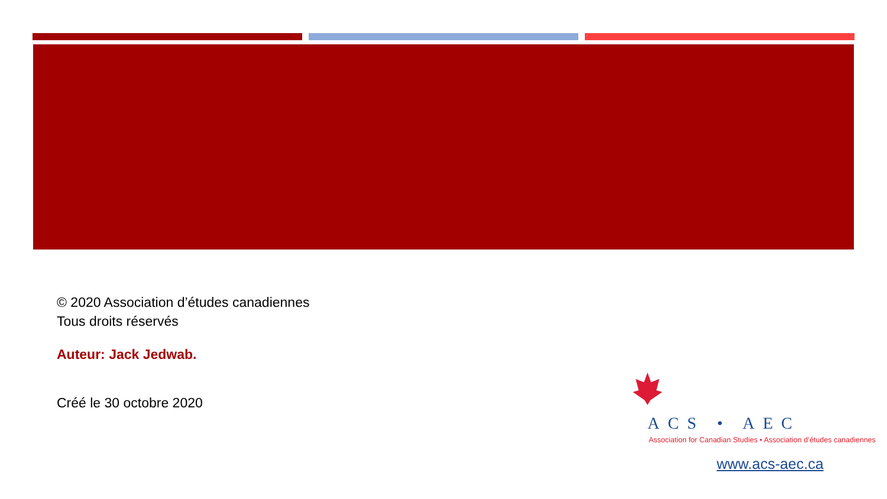© 2020 Association d’études canadiennes
Tous droits réservés
Auteur: Jack Jedwab.
Créé le 30 octobre 2020
ACS • AEC
Association for Canadian Studies • Association d’études canadiennes
www.acs-aec.ca